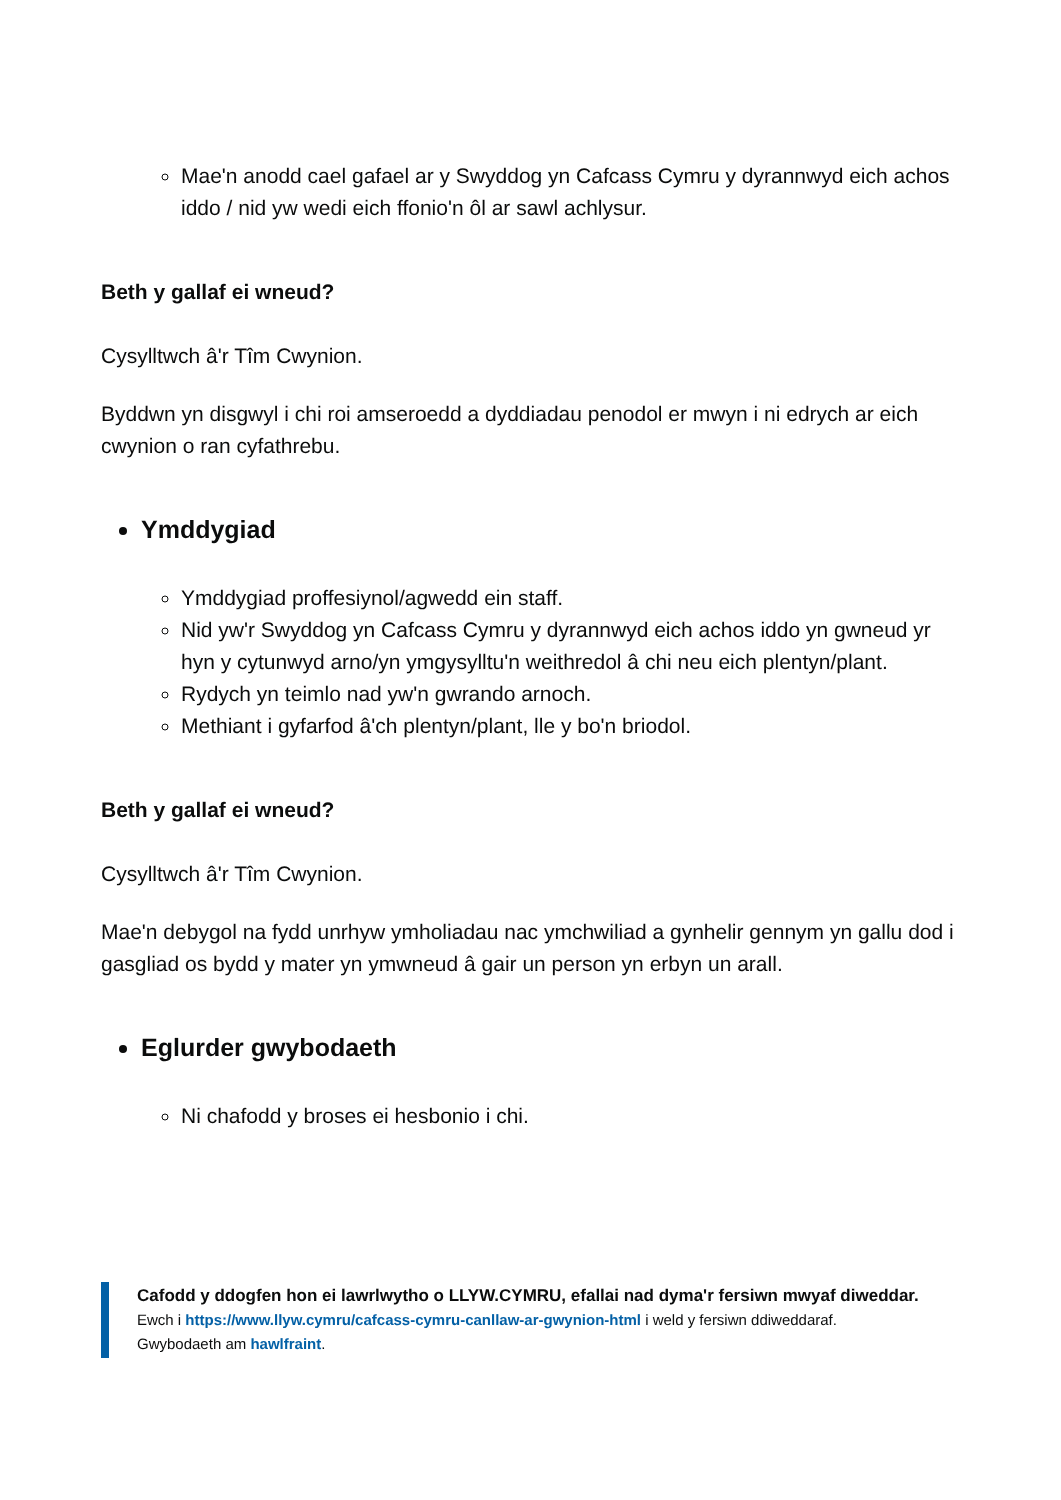Mae'n anodd cael gafael ar y Swyddog yn Cafcass Cymru y dyrannwyd eich achos iddo / nid yw wedi eich ffonio'n ôl ar sawl achlysur.
Beth y gallaf ei wneud?
Cysylltwch â'r Tîm Cwynion.
Byddwn yn disgwyl i chi roi amseroedd a dyddiadau penodol er mwyn i ni edrych ar eich cwynion o ran cyfathrebu.
Ymddygiad
Ymddygiad proffesiynol/agwedd ein staff.
Nid yw'r Swyddog yn Cafcass Cymru y dyrannwyd eich achos iddo yn gwneud yr hyn y cytunwyd arno/yn ymgysylltu'n weithredol â chi neu eich plentyn/plant.
Rydych yn teimlo nad yw'n gwrando arnoch.
Methiant i gyfarfod â'ch plentyn/plant, lle y bo'n briodol.
Beth y gallaf ei wneud?
Cysylltwch â'r Tîm Cwynion.
Mae'n debygol na fydd unrhyw ymholiadau nac ymchwiliad a gynhelir gennym yn gallu dod i gasgliad os bydd y mater yn ymwneud â gair un person yn erbyn un arall.
Eglurder gwybodaeth
Ni chafodd y broses ei hesbonio i chi.
Cafodd y ddogfen hon ei lawrlwytho o LLYW.CYMRU, efallai nad dyma'r fersiwn mwyaf diweddar.
Ewch i https://www.llyw.cymru/cafcass-cymru-canllaw-ar-gwynion-html i weld y fersiwn ddiweddaraf.
Gwybodaeth am hawlfraint.